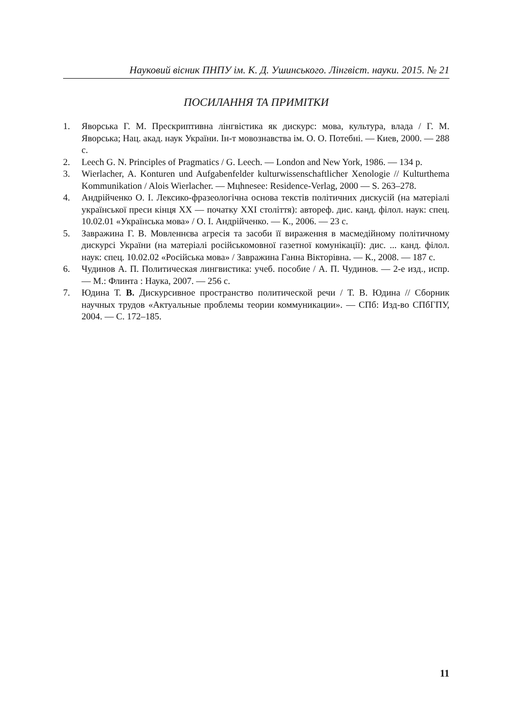Науковий вісник ПНПУ ім. К. Д. Ушинського. Лінгвіст. науки. 2015. № 21
ПОСИЛАННЯ ТА ПРИМІТКИ
1. Яворська Г. М. Прескриптивна лінгвістика як дискурс: мова, культура, влада / Г. М. Яворська; Нац. акад. наук України. Ін-т мовознавства ім. О. О. Потебні. — Киев, 2000. — 288 с.
2. Leech G. N. Principles of Pragmatics / G. Leech. — London and New York, 1986. — 134 p.
3. Wierlacher, A. Konturen und Aufgabenfelder kulturwissenschaftlicher Xenologie // Kulturthema Kommunikation / Alois Wierlacher. — Mцhnesee: Residence-Verlag, 2000 — S. 263–278.
4. Андрійченко О. І. Лексико-фразеологічна основа текстів політичних дискусій (на матеріалі української преси кінця ХХ — початку ХХІ століття): автореф. дис. канд. філол. наук: спец. 10.02.01 «Українська мова» / О. І. Андрійченко. — К., 2006. — 23 с.
5. Завражина Г. В. Мовленнєва агресія та засоби її вираження в масмедійному політичному дискурсі України (на матеріалі російськомовної газетної комунікації): дис. ... канд. філол. наук: спец. 10.02.02 «Російська мова» / Завражина Ганна Вікторівна. — К., 2008. — 187 с.
6. Чудинов А. П. Политическая лингвистика: учеб. пособие / А. П. Чудинов. — 2-е изд., испр. — М.: Флинта : Наука, 2007. — 256 с.
7. Юдина Т. В. Дискурсивное пространство политической речи / Т. В. Юдина // Сборник научных трудов «Актуальные проблемы теории коммуникации». — СПб: Изд-во СПбГПУ, 2004. — С. 172–185.
11